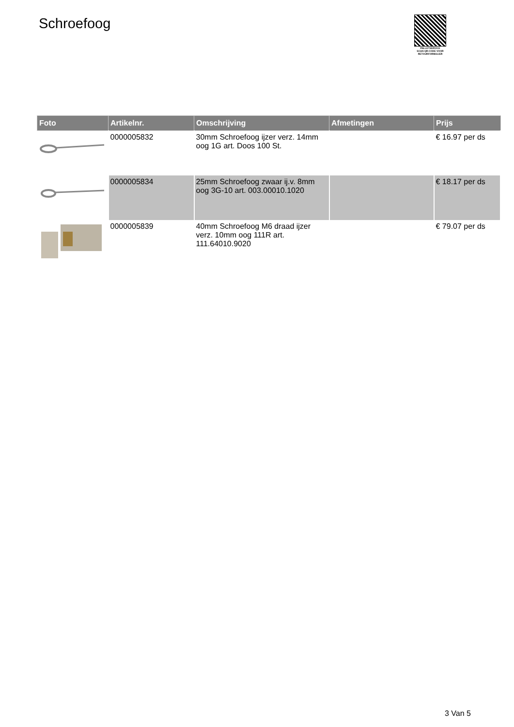Schroefoog
PALLETSERVICE
SCAN QR-CODE VOOR RETOURFORMULIER
| Foto | Artikelnr. | Omschrijving | Afmetingen | Prijs |
| --- | --- | --- | --- | --- |
| | 0000005832 | 30mm Schroefoog ijzer verz. 14mm oog 1G art. Doos 100 St. | | € 16.97 per ds |
| | 0000005834 | 25mm Schroefoog zwaar ij.v. 8mm oog 3G-10 art. 003.00010.1020 | | € 18.17 per ds |
| | 0000005839 | 40mm Schroefoog M6 draad ijzer verz. 10mm oog 111R art. 111.64010.9020 | | € 79.07 per ds |
3 Van 5